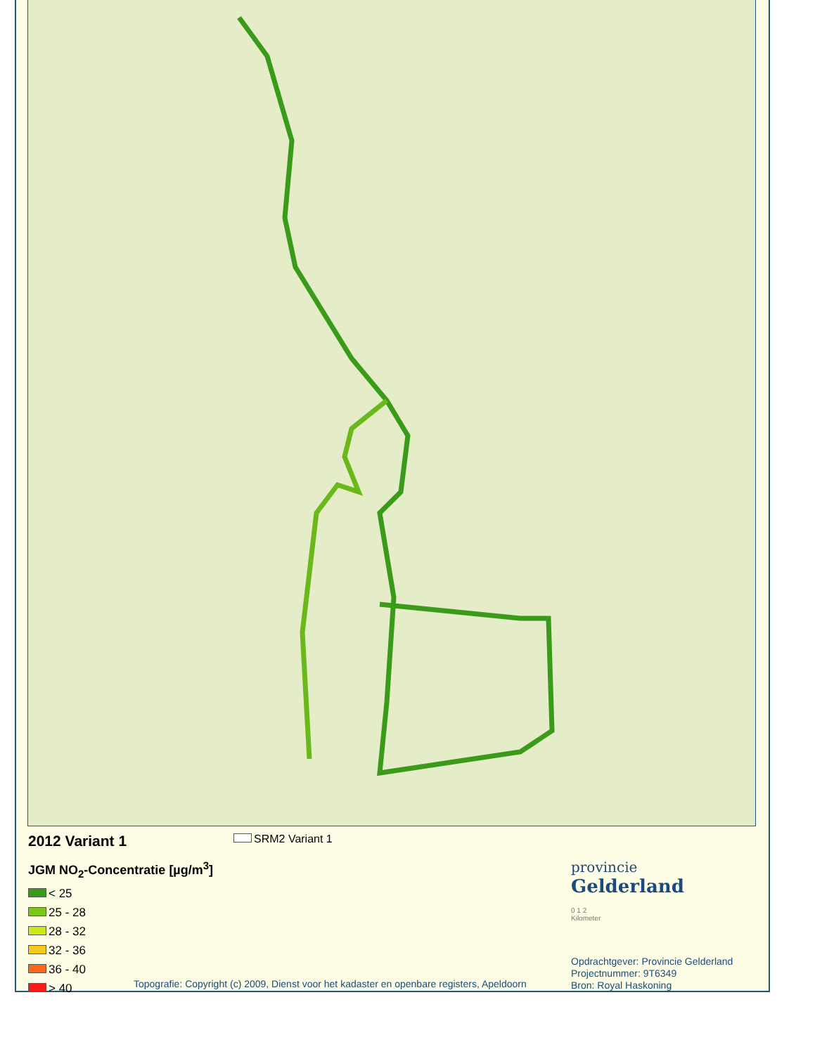SRM2 Variant 1
2012 Variant 1
JGM NO<sub>2</sub>-Concentratie [µg/m<sup>3</sup>]
< 25
25 - 28
28 - 32
32 - 36
36 - 40
> 40
provincie
Gelderland
0 1 2
Kilometer
Opdrachtgever: Provincie Gelderland
Projectnummer: 9T6349
Bron: Royal Haskoning
Topografie: Copyright (c) 2009, Dienst voor het kadaster en openbare registers, Apeldoorn